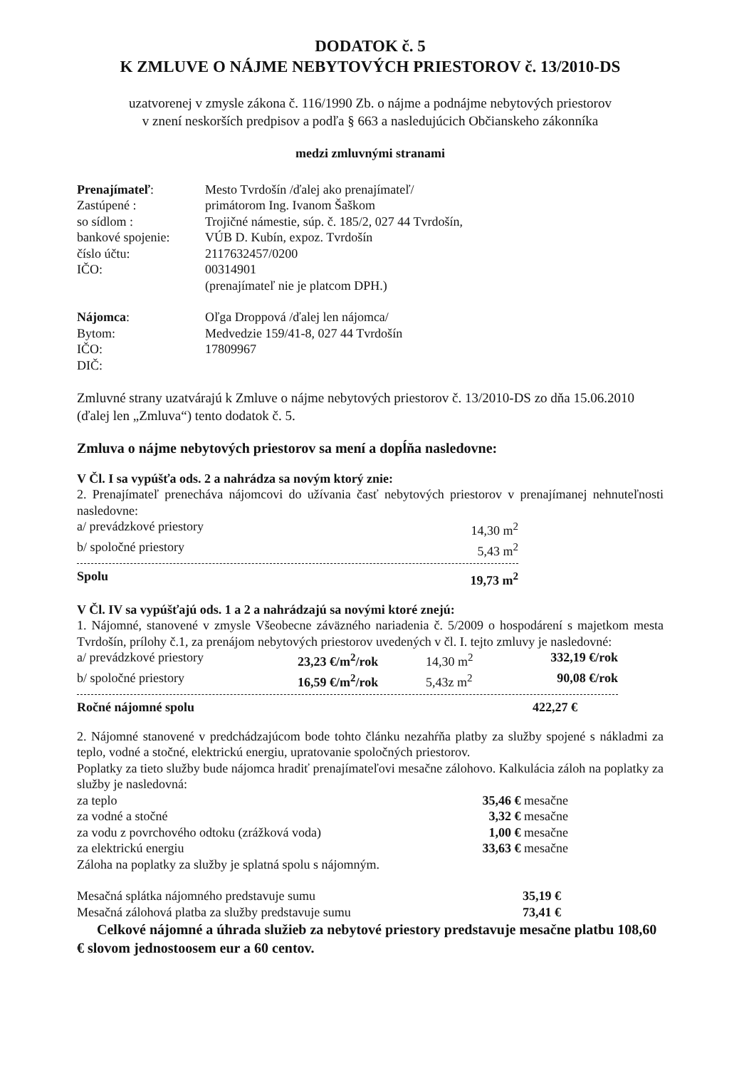DODATOK č. 5
K ZMLUVE O NÁJME NEBYTOVÝCH PRIESTOROV č. 13/2010-DS
uzatvorenej v zmysle zákona č. 116/1990 Zb. o nájme a podnájme nebytových priestorov
v znení neskorších predpisov a podľa § 663 a nasledujúcich Občianskeho zákonníka
medzi zmluvnými stranami
| Prenajímateľ : | Mesto Tvrdošín /ďalej ako prenajímateľ/ |
| Zastúpené : | primátorom Ing. Ivanom Šaškom |
| so sídlom : | Trojičné námestie, súp. č. 185/2, 027 44 Tvrdošín, |
| bankové spojenie: | VÚB D. Kubín, expoz. Tvrdošín |
| číslo účtu: | 2117632457/0200 |
| IČO: | 00314901 |
| | (prenajímateľ nie je platcom DPH.) |
| Nájomca : | Oľga Droppová /ďalej len nájomca/ |
| Bytom: | Medvedzie 159/41-8, 027 44 Tvrdošín |
| IČO: | 17809967 |
| DIČ: | |
Zmluvné strany uzatvárajú k Zmluve o nájme nebytových priestorov č. 13/2010-DS zo dňa 15.06.2010 (ďalej len „Zmluva“) tento dodatok č. 5.
Zmluva o nájme nebytových priestorov sa mení a dopĺňa nasledovne:
V Čl. I sa vypúšťa ods. 2 a nahrádza sa novým ktorý znie:
2. Prenajímateľ prenecháva nájomcovi do užívania časť nebytových priestorov v prenajímanej nehnuteľnosti nasledovne:
| a/ prevádzkové priestory | 14,30 m<sup>2</sup> |
| b/ spoločné priestory | 5,43 m<sup>2</sup> |
| Spolu | 19,73 m<sup>2</sup> |
V Čl. IV sa vypúšťajú ods. 1 a 2 a nahrádzajú sa novými ktoré znejú:
1. Nájomné, stanovené v zmysle Všeobecne záväzného nariadenia č. 5/2009 o hospodárení s majetkom mesta Tvrdošín, prílohy č.1, za prenájom nebytových priestorov uvedených v čl. I. tejto zmluvy je nasledovné:
| a/ prevádzkové priestory | 23,23 €/m<sup>2</sup>/rok | 14,30 m<sup>2</sup> | 332,19 €/rok |
| b/ spoločné priestory | 16,59 €/m<sup>2</sup>/rok | 5,43z m<sup>2</sup> | 90,08 €/rok |
| Ročné nájomné spolu | | | 422,27 € |
2. Nájomné stanovené v predchádzajúcom bode tohto článku nezahŕňa platby za služby spojené s nákladmi za teplo, vodné a stočné, elektrickú energiu, upratovanie spoločných priestorov.
Poplatky za tieto služby bude nájomca hradiť prenajímateľovi mesačne zálohovo. Kalkulácia záloh na poplatky za služby je nasledovná:
| za teplo | 35,46 € mesačne |
| za vodné a stočné | 3,32 € mesačne |
| za vodu z povrchového odtoku (zrážková voda) | 1,00 € mesačne |
| za elektrickú energiu | 33,63 € mesačne |
Záloha na poplatky za služby je splatná spolu s nájomným.
| Mesačná splátka nájomného predstavuje sumu | 35,19 € |
| Mesačná zálohová platba za služby predstavuje sumu | 73,41 € |
Celkové nájomné a úhrada služieb za nebytové priestory predstavuje mesačne platbu 108,60 € slovom jednostoosem eur a 60 centov.